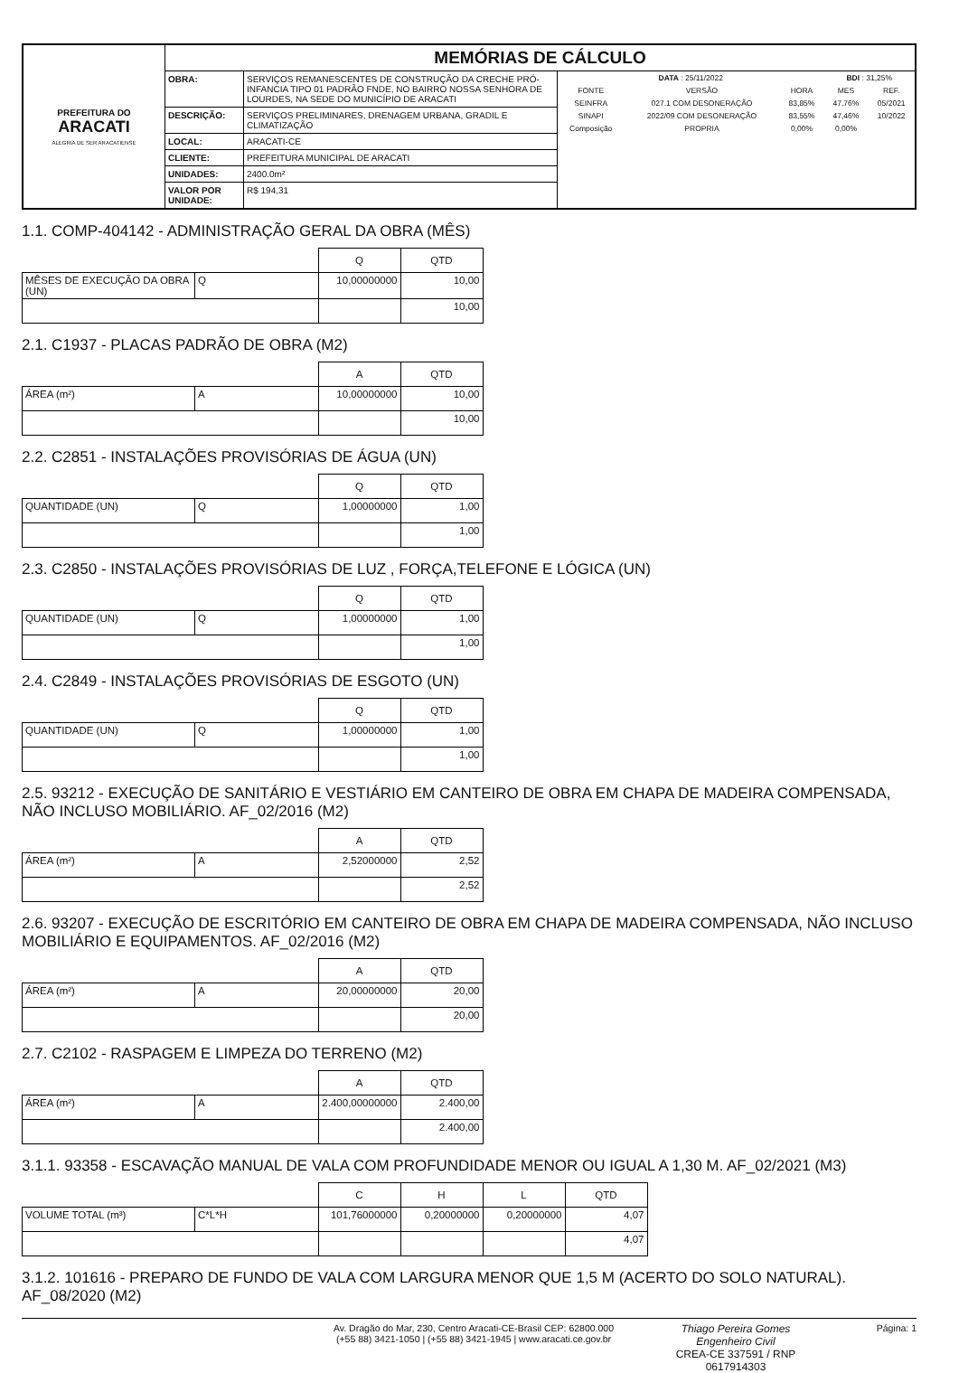| PREFEITURA DO ARACATI ALEGRIA DE SER ARACATIENSE | MEMÓRIAS DE CÁLCULO | | |
| | OBRA: | SERVIÇOS REMANESCENTES DE CONSTRUÇÃO DA CRECHE PRÓ-INFANCIA TIPO 01 PADRÃO FNDE, NO BAIRRO NOSSA SENHORA DE LOURDES, NA SEDE DO MUNICÍPIO DE ARACATI | / DATA : 25/11/2022 / / / BDI : 31,25% / / / FONTE / VERSÃO / HORA / MES / REF. / / SEINFRA / 027.1 COM DESONERAÇÃO / 83,85% / 47,76% / 05/2021 / / SINAPI / 2022/09 COM DESONERAÇÃO / 83,55% / 47,46% / 10/2022 / / Composição / PROPRIA / 0,00% / 0,00% / / |
| | DESCRIÇÃO: | SERVIÇOS PRELIMINARES, DRENAGEM URBANA, GRADIL E CLIMATIZAÇÃO | |
| | LOCAL: | ARACATI-CE | |
| | CLIENTE: | PREFEITURA MUNICIPAL DE ARACATI | |
| | UNIDADES: | 2400.0m² | |
| | VALOR POR UNIDADE: | R$ 194,31 | |
1.1. COMP-404142 - ADMINISTRAÇÃO GERAL DA OBRA (MÊS)
| | | Q | QTD |
| MÊSES DE EXECUÇÃO DA OBRA (UN) | Q | 10,00000000 | 10,00 |
| | | | 10,00 |
2.1. C1937 - PLACAS PADRÃO DE OBRA (M2)
| | | A | QTD |
| ÁREA (m²) | A | 10,00000000 | 10,00 |
| | | | 10,00 |
2.2. C2851 - INSTALAÇÕES PROVISÓRIAS DE ÁGUA (UN)
| | | Q | QTD |
| QUANTIDADE (UN) | Q | 1,00000000 | 1,00 |
| | | | 1,00 |
2.3. C2850 - INSTALAÇÕES PROVISÓRIAS DE LUZ , FORÇA,TELEFONE E LÓGICA (UN)
| | | Q | QTD |
| QUANTIDADE (UN) | Q | 1,00000000 | 1,00 |
| | | | 1,00 |
2.4. C2849 - INSTALAÇÕES PROVISÓRIAS DE ESGOTO (UN)
| | | Q | QTD |
| QUANTIDADE (UN) | Q | 1,00000000 | 1,00 |
| | | | 1,00 |
2.5. 93212 - EXECUÇÃO DE SANITÁRIO E VESTIÁRIO EM CANTEIRO DE OBRA EM CHAPA DE MADEIRA COMPENSADA, NÃO INCLUSO MOBILIÁRIO. AF_02/2016 (M2)
| | | A | QTD |
| ÁREA (m²) | A | 2,52000000 | 2,52 |
| | | | 2,52 |
2.6. 93207 - EXECUÇÃO DE ESCRITÓRIO EM CANTEIRO DE OBRA EM CHAPA DE MADEIRA COMPENSADA, NÃO INCLUSO MOBILIÁRIO E EQUIPAMENTOS. AF_02/2016 (M2)
| | | A | QTD |
| ÁREA (m²) | A | 20,00000000 | 20,00 |
| | | | 20,00 |
2.7. C2102 - RASPAGEM E LIMPEZA DO TERRENO (M2)
| | | A | QTD |
| ÁREA (m²) | A | 2.400,00000000 | 2.400,00 |
| | | | 2.400,00 |
3.1.1. 93358 - ESCAVAÇÃO MANUAL DE VALA COM PROFUNDIDADE MENOR OU IGUAL A 1,30 M. AF_02/2021 (M3)
| | | C | H | L | QTD |
| VOLUME TOTAL (m³) | C*L*H | 101,76000000 | 0,20000000 | 0,20000000 | 4,07 |
| | | | | | 4,07 |
3.1.2. 101616 - PREPARO DE FUNDO DE VALA COM LARGURA MENOR QUE 1,5 M (ACERTO DO SOLO NATURAL). AF_08/2020 (M2)
Av. Dragão do Mar, 230, Centro Aracati-CE-Brasil CEP: 62800.000
(+55 88) 3421-1050 | (+55 88) 3421-1945 | www.aracati.ce.gov.br
Thiago Pereira Gomes
Engenheiro Civil
CREA-CE 337591 / RNP 0617914303
Página: 1